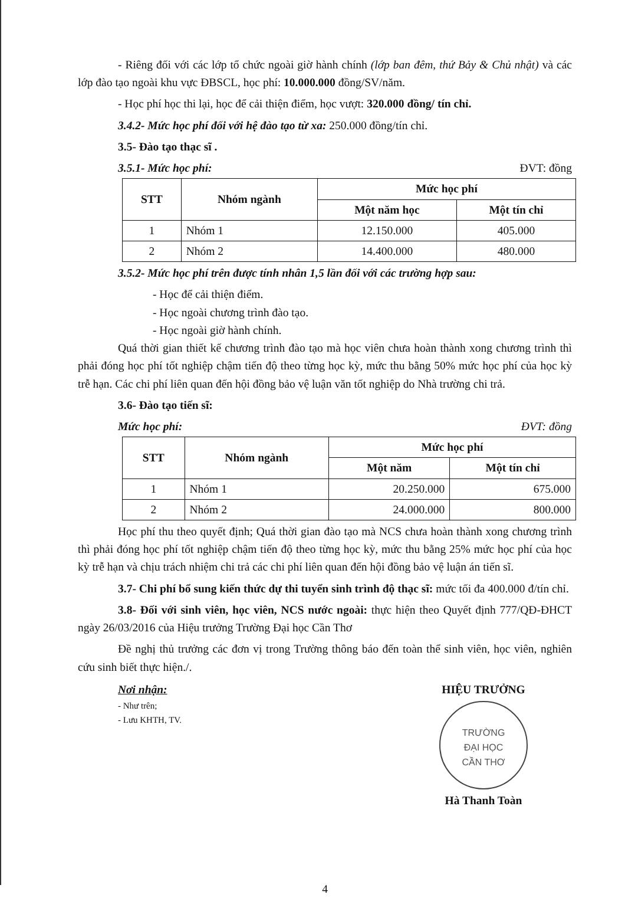- Riêng đối với các lớp tổ chức ngoài giờ hành chính (lớp ban đêm, thứ Bảy & Chủ nhật) và các lớp đào tạo ngoài khu vực ĐBSCL, học phí: 10.000.000 đồng/SV/năm.
- Học phí học thi lại, học để cải thiện điểm, học vượt: 320.000 đồng/ tín chỉ.
3.4.2- Mức học phí đối với hệ đào tạo từ xa: 250.000 đồng/tín chỉ.
3.5- Đào tạo thạc sĩ .
3.5.1- Mức học phí: ĐVT: đồng
| STT | Nhóm ngành | Mức học phí | |
| --- | --- | --- | --- |
| | | Một năm học | Một tín chỉ |
| 1 | Nhóm 1 | 12.150.000 | 405.000 |
| 2 | Nhóm 2 | 14.400.000 | 480.000 |
3.5.2- Mức học phí trên được tính nhân 1,5 lần đối với các trường hợp sau:
- Học để cải thiện điểm.
- Học ngoài chương trình đào tạo.
- Học ngoài giờ hành chính.
Quá thời gian thiết kế chương trình đào tạo mà học viên chưa hoàn thành xong chương trình thì phải đóng học phí tốt nghiệp chậm tiến độ theo từng học kỳ, mức thu bằng 50% mức học phí của học kỳ trễ hạn. Các chi phí liên quan đến hội đồng bảo vệ luận văn tốt nghiệp do Nhà trường chi trả.
3.6- Đào tạo tiến sĩ:
Mức học phí: ĐVT: đồng
| STT | Nhóm ngành | Mức học phí | |
| --- | --- | --- | --- |
| | | Một năm | Một tín chỉ |
| 1 | Nhóm 1 | 20.250.000 | 675.000 |
| 2 | Nhóm 2 | 24.000.000 | 800.000 |
Học phí thu theo quyết định; Quá thời gian đào tạo mà NCS chưa hoàn thành xong chương trình thì phải đóng học phí tốt nghiệp chậm tiến độ theo từng học kỳ, mức thu bằng 25% mức học phí của học kỳ trễ hạn và chịu trách nhiệm chi trả các chi phí liên quan đến hội đồng bảo vệ luận án tiến sĩ.
3.7- Chi phí bổ sung kiến thức dự thi tuyển sinh trình độ thạc sĩ: mức tối đa 400.000 đ/tín chỉ.
3.8- Đối với sinh viên, học viên, NCS nước ngoài: thực hiện theo Quyết định 777/QĐ-ĐHCT ngày 26/03/2016 của Hiệu trưởng Trường Đại học Cần Thơ
Đề nghị thủ trưởng các đơn vị trong Trường thông báo đến toàn thể sinh viên, học viên, nghiên cứu sinh biết thực hiện./.
Nơi nhận:
- Như trên;
- Lưu KHTH, TV.
HIỆU TRƯỞNG
TRƯỜNG
ĐẠI HỌC
CẦN THƠ
Hà Thanh Toàn
4